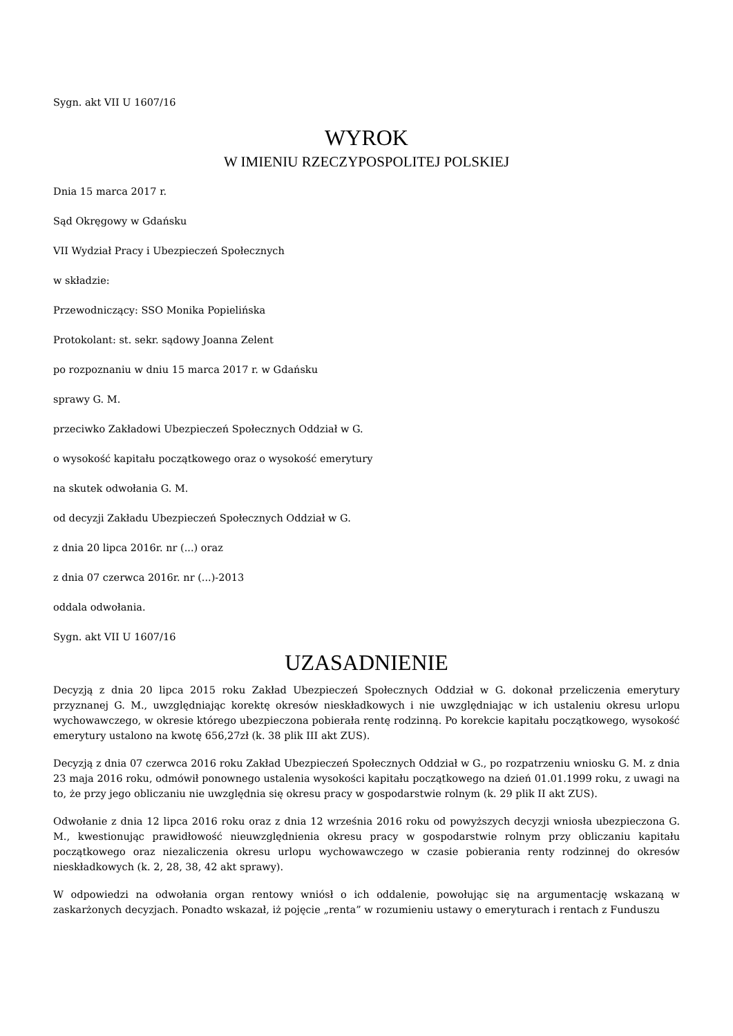Sygn. akt VII U 1607/16
WYROK
W IMIENIU RZECZYPOSPOLITEJ POLSKIEJ
Dnia 15 marca 2017 r.
Sąd Okręgowy w Gdańsku
VII Wydział Pracy i Ubezpieczeń Społecznych
w składzie:
Przewodniczący: SSO Monika Popielińska
Protokolant: st. sekr. sądowy Joanna Zelent
po rozpoznaniu w dniu 15 marca 2017 r. w Gdańsku
sprawy G. M.
przeciwko Zakładowi Ubezpieczeń Społecznych Oddział w G.
o wysokość kapitału początkowego oraz o wysokość emerytury
na skutek odwołania G. M.
od decyzji Zakładu Ubezpieczeń Społecznych Oddział w G.
z dnia 20 lipca 2016r. nr (...) oraz
z dnia 07 czerwca 2016r. nr (...)-2013
oddala odwołania.
Sygn. akt VII U 1607/16
UZASADNIENIE
Decyzją z dnia 20 lipca 2015 roku Zakład Ubezpieczeń Społecznych Oddział w G. dokonał przeliczenia emerytury przyznanej G. M., uwzględniając korektę okresów nieskładkowych i nie uwzględniając w ich ustaleniu okresu urlopu wychowawczego, w okresie którego ubezpieczona pobierała rentę rodzinną. Po korekcie kapitału początkowego, wysokość emerytury ustalono na kwotę 656,27zł (k. 38 plik III akt ZUS).
Decyzją z dnia 07 czerwca 2016 roku Zakład Ubezpieczeń Społecznych Oddział w G., po rozpatrzeniu wniosku G. M. z dnia 23 maja 2016 roku, odmówił ponownego ustalenia wysokości kapitału początkowego na dzień 01.01.1999 roku, z uwagi na to, że przy jego obliczaniu nie uwzględnia się okresu pracy w gospodarstwie rolnym (k. 29 plik II akt ZUS).
Odwołanie z dnia 12 lipca 2016 roku oraz z dnia 12 września 2016 roku od powyższych decyzji wniosła ubezpieczona G. M., kwestionując prawidłowość nieuwzględnienia okresu pracy w gospodarstwie rolnym przy obliczaniu kapitału początkowego oraz niezaliczenia okresu urlopu wychowawczego w czasie pobierania renty rodzinnej do okresów nieskładkowych (k. 2, 28, 38, 42 akt sprawy).
W odpowiedzi na odwołania organ rentowy wniósł o ich oddalenie, powołując się na argumentację wskazaną w zaskarżonych decyzjach. Ponadto wskazał, iż pojęcie „renta” w rozumieniu ustawy o emeryturach i rentach z Funduszu